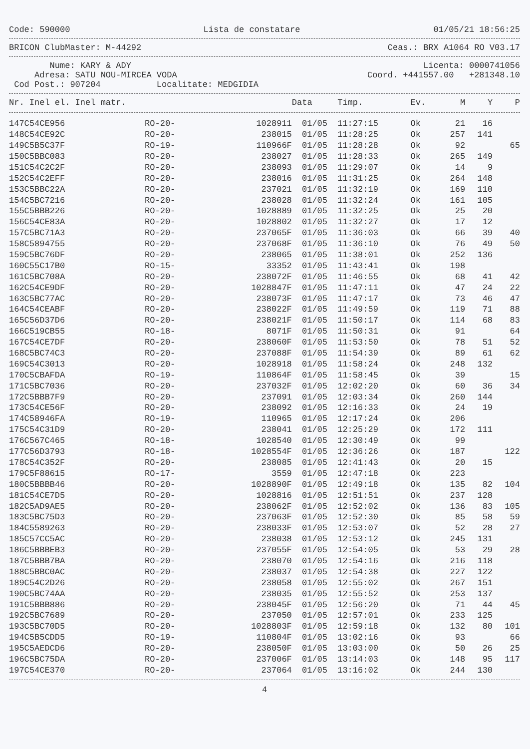Code: 590000 Lista de constatare 01/05/21 18:56:25
BRICON ClubMaster: M-44292 Ceas.: BRX A1064 RO V03.17
Nume: KARY & ADY Licenta: 0000741056
Adresa: SATU NOU-MIRCEA VODA Coord. +441557.00 +281348.10
Cod Post.: 907204 Localitate: MEDGIDIA
| Nr. Inel el. Inel matr. | | | Data | Timp. | Ev. | M | Y | P |
| --- | --- | --- | --- | --- | --- | --- | --- | --- |
| 147C54CE956 | RO-20- | 1028911 | 01/05 | 11:27:15 | Ok | 21 | 16 | |
| 148C54CE92C | RO-20- | 238015 | 01/05 | 11:28:25 | Ok | 257 | 141 | |
| 149C5B5C37F | RO-19- | 110966F | 01/05 | 11:28:28 | Ok | 92 | | 65 |
| 150C5BBC083 | RO-20- | 238027 | 01/05 | 11:28:33 | Ok | 265 | 149 | |
| 151C54C2C2F | RO-20- | 238093 | 01/05 | 11:29:07 | Ok | 14 | 9 | |
| 152C54C2EFF | RO-20- | 238016 | 01/05 | 11:31:25 | Ok | 264 | 148 | |
| 153C5BBC22A | RO-20- | 237021 | 01/05 | 11:32:19 | Ok | 169 | 110 | |
| 154C5BC7216 | RO-20- | 238028 | 01/05 | 11:32:24 | Ok | 161 | 105 | |
| 155C5BBB226 | RO-20- | 1028889 | 01/05 | 11:32:25 | Ok | 25 | 20 | |
| 156C54CE83A | RO-20- | 1028802 | 01/05 | 11:32:27 | Ok | 17 | 12 | |
| 157C5BC71A3 | RO-20- | 237065F | 01/05 | 11:36:03 | Ok | 66 | 39 | 40 |
| 158C5894755 | RO-20- | 237068F | 01/05 | 11:36:10 | Ok | 76 | 49 | 50 |
| 159C5BC76DF | RO-20- | 238065 | 01/05 | 11:38:01 | Ok | 252 | 136 | |
| 160C55C17B0 | RO-15- | 33352 | 01/05 | 11:43:41 | Ok | 198 | | |
| 161C5BC708A | RO-20- | 238072F | 01/05 | 11:46:55 | Ok | 68 | 41 | 42 |
| 162C54CE9DF | RO-20- | 1028847F | 01/05 | 11:47:11 | Ok | 47 | 24 | 22 |
| 163C5BC77AC | RO-20- | 238073F | 01/05 | 11:47:17 | Ok | 73 | 46 | 47 |
| 164C54CEABF | RO-20- | 238022F | 01/05 | 11:49:59 | Ok | 119 | 71 | 88 |
| 165C56D37D6 | RO-20- | 238021F | 01/05 | 11:50:17 | Ok | 114 | 68 | 83 |
| 166C519CB55 | RO-18- | 8071F | 01/05 | 11:50:31 | Ok | 91 | | 64 |
| 167C54CE7DF | RO-20- | 238060F | 01/05 | 11:53:50 | Ok | 78 | 51 | 52 |
| 168C5BC74C3 | RO-20- | 237088F | 01/05 | 11:54:39 | Ok | 89 | 61 | 62 |
| 169C54C3013 | RO-20- | 1028918 | 01/05 | 11:58:24 | Ok | 248 | 132 | |
| 170C5CBAFDA | RO-19- | 110864F | 01/05 | 11:58:45 | Ok | 39 | | 15 |
| 171C5BC7036 | RO-20- | 237032F | 01/05 | 12:02:20 | Ok | 60 | 36 | 34 |
| 172C5BBB7F9 | RO-20- | 237091 | 01/05 | 12:03:34 | Ok | 260 | 144 | |
| 173C54CE56F | RO-20- | 238092 | 01/05 | 12:16:33 | Ok | 24 | 19 | |
| 174C58946FA | RO-19- | 110965 | 01/05 | 12:17:24 | Ok | 206 | | |
| 175C54C31D9 | RO-20- | 238041 | 01/05 | 12:25:29 | Ok | 172 | 111 | |
| 176C567C465 | RO-18- | 1028540 | 01/05 | 12:30:49 | Ok | 99 | | |
| 177C56D3793 | RO-18- | 1028554F | 01/05 | 12:36:26 | Ok | 187 | | 122 |
| 178C54C352F | RO-20- | 238085 | 01/05 | 12:41:43 | Ok | 20 | 15 | |
| 179C5F88615 | RO-17- | 3559 | 01/05 | 12:47:18 | Ok | 223 | | |
| 180C5BBBB46 | RO-20- | 1028890F | 01/05 | 12:49:18 | Ok | 135 | 82 | 104 |
| 181C54CE7D5 | RO-20- | 1028816 | 01/05 | 12:51:51 | Ok | 237 | 128 | |
| 182C5AD9AE5 | RO-20- | 238062F | 01/05 | 12:52:02 | Ok | 136 | 83 | 105 |
| 183C5BC75D3 | RO-20- | 237063F | 01/05 | 12:52:30 | Ok | 85 | 58 | 59 |
| 184C5589263 | RO-20- | 238033F | 01/05 | 12:53:07 | Ok | 52 | 28 | 27 |
| 185C57CC5AC | RO-20- | 238038 | 01/05 | 12:53:12 | Ok | 245 | 131 | |
| 186C5BBBEB3 | RO-20- | 237055F | 01/05 | 12:54:05 | Ok | 53 | 29 | 28 |
| 187C5BBB7BA | RO-20- | 238070 | 01/05 | 12:54:16 | Ok | 216 | 118 | |
| 188C5BBC0AC | RO-20- | 238037 | 01/05 | 12:54:38 | Ok | 227 | 122 | |
| 189C54C2D26 | RO-20- | 238058 | 01/05 | 12:55:02 | Ok | 267 | 151 | |
| 190C5BC74AA | RO-20- | 238035 | 01/05 | 12:55:52 | Ok | 253 | 137 | |
| 191C5BBB886 | RO-20- | 238045F | 01/05 | 12:56:20 | Ok | 71 | 44 | 45 |
| 192C5BC7689 | RO-20- | 237050 | 01/05 | 12:57:01 | Ok | 233 | 125 | |
| 193C5BC70D5 | RO-20- | 1028803F | 01/05 | 12:59:18 | Ok | 132 | 80 | 101 |
| 194C5B5CDD5 | RO-19- | 110804F | 01/05 | 13:02:16 | Ok | 93 | | 66 |
| 195C5AEDCD6 | RO-20- | 238050F | 01/05 | 13:03:00 | Ok | 50 | 26 | 25 |
| 196C5BC75DA | RO-20- | 237006F | 01/05 | 13:14:03 | Ok | 148 | 95 | 117 |
| 197C54CE370 | RO-20- | 237064 | 01/05 | 13:16:02 | Ok | 244 | 130 | |
4